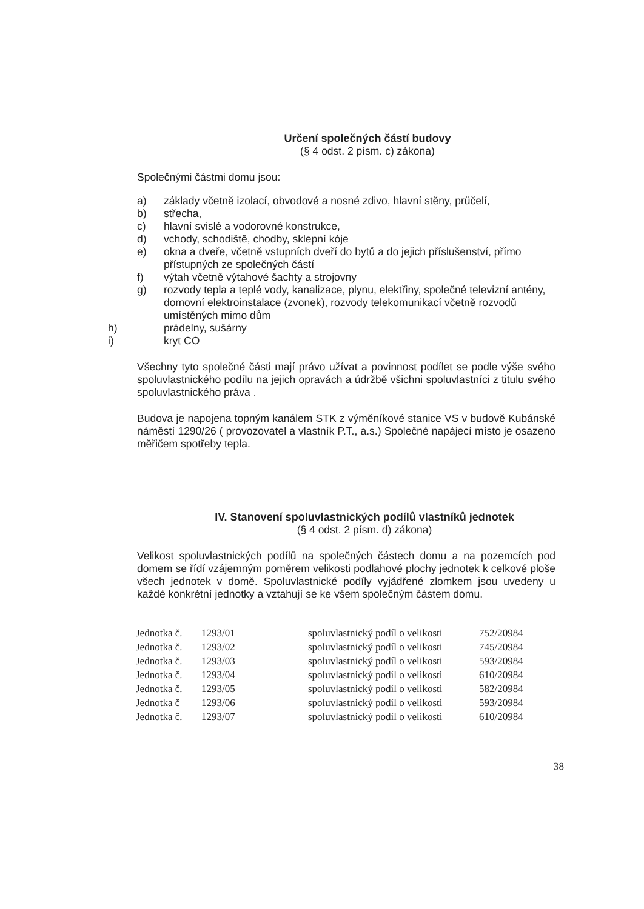Určení společných částí budovy
(§ 4 odst. 2 písm. c) zákona)
Společnými částmi domu jsou:
a) základy včetně izolací, obvodové a nosné zdivo, hlavní stěny, průčelí,
b) střecha,
c) hlavní svislé a vodorovné konstrukce,
d) vchody, schodiště, chodby, sklepní kóje
e) okna a dveře, včetně vstupních dveří do bytů a do jejich příslušenství, přímo přístupných ze společných částí
f) výtah včetně výtahové šachty a strojovny
g) rozvody tepla a teplé vody, kanalizace, plynu, elektřiny, společné televizní antény, domovní elektroinstalace (zvonek), rozvody telekomunikací včetně rozvodů umístěných mimo dům
h) prádelny, sušárny
i) kryt CO
Všechny tyto společné části mají právo užívat a povinnost podílet se podle výše svého spoluvlastnického podílu na jejich opravách a údržbě všichni spoluvlastníci z titulu svého spoluvlastnického práva .
Budova je napojena topným kanálem STK z výměníkové stanice VS v budově Kubánské náměstí 1290/26 ( provozovatel a vlastník P.T., a.s.) Společné napájecí místo je osazeno měřičem spotřeby tepla.
IV. Stanovení spoluvlastnických podílů vlastníků jednotek
(§ 4 odst. 2 písm. d) zákona)
Velikost spoluvlastnických podílů na společných částech domu a na pozemcích pod domem se řídí vzájemným poměrem velikosti podlahové plochy jednotek k celkové ploše všech jednotek v domě. Spoluvlastnické podíly vyjádřené zlomkem jsou uvedeny u každé konkrétní jednotky a vztahují se ke všem společným částem domu.
| Jednotka č. | 1293/01 | spoluvlastnický podíl o velikosti | 752/20984 |
| Jednotka č. | 1293/02 | spoluvlastnický podíl o velikosti | 745/20984 |
| Jednotka č. | 1293/03 | spoluvlastnický podíl o velikosti | 593/20984 |
| Jednotka č. | 1293/04 | spoluvlastnický podíl o velikosti | 610/20984 |
| Jednotka č. | 1293/05 | spoluvlastnický podíl o velikosti | 582/20984 |
| Jednotka č | 1293/06 | spoluvlastnický podíl o velikosti | 593/20984 |
| Jednotka č. | 1293/07 | spoluvlastnický podíl o velikosti | 610/20984 |
38